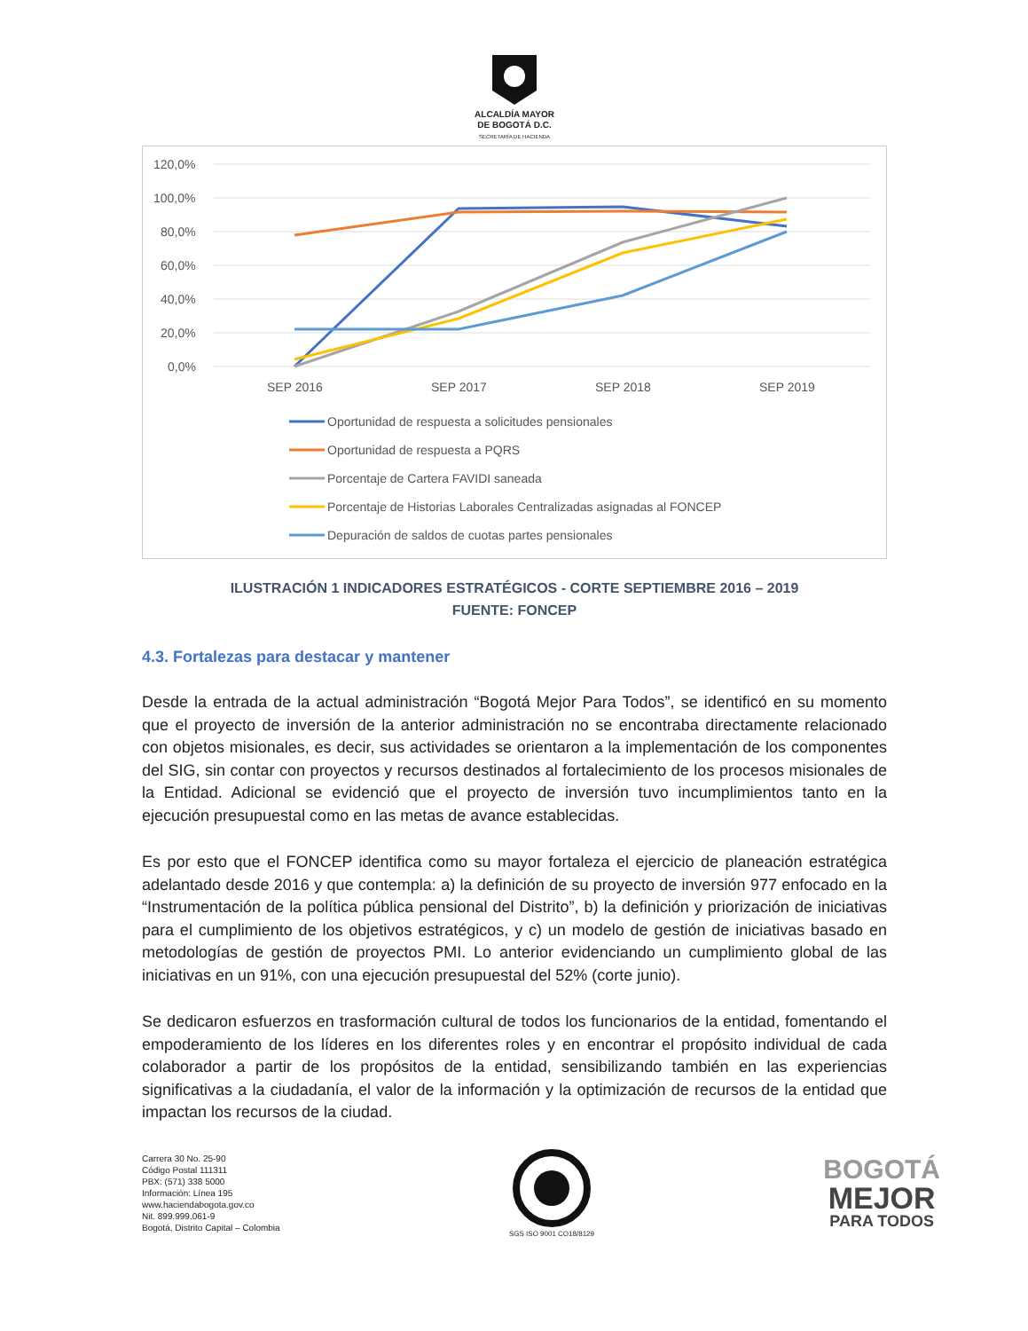ALCALDÍA MAYOR
DE BOGOTÁ D.C.
SECRETARÍA DE HACIENDA
120,0%
100,0%
80,0%
60,0%
40,0%
20,0%
0,0%
SEP 2016
SEP 2017
SEP 2018
SEP 2019
Oportunidad de respuesta a solicitudes pensionales
Oportunidad de respuesta a PQRS
Porcentaje de Cartera FAVIDI saneada
Porcentaje de Historias Laborales Centralizadas asignadas al FONCEP
Depuración de saldos de cuotas partes pensionales
ILUSTRACIÓN 1 INDICADORES ESTRATÉGICOS - CORTE SEPTIEMBRE 2016 – 2019
FUENTE: FONCEP
4.3. Fortalezas para destacar y mantener
Desde la entrada de la actual administración “Bogotá Mejor Para Todos”, se identificó en su momento que el proyecto de inversión de la anterior administración no se encontraba directamente relacionado con objetos misionales, es decir, sus actividades se orientaron a la implementación de los componentes del SIG, sin contar con proyectos y recursos destinados al fortalecimiento de los procesos misionales de la Entidad. Adicional se evidenció que el proyecto de inversión tuvo incumplimientos tanto en la ejecución presupuestal como en las metas de avance establecidas.
Es por esto que el FONCEP identifica como su mayor fortaleza el ejercicio de planeación estratégica adelantado desde 2016 y que contempla: a) la definición de su proyecto de inversión 977 enfocado en la “Instrumentación de la política pública pensional del Distrito”, b) la definición y priorización de iniciativas para el cumplimiento de los objetivos estratégicos, y c) un modelo de gestión de iniciativas basado en metodologías de gestión de proyectos PMI. Lo anterior evidenciando un cumplimiento global de las iniciativas en un 91%, con una ejecución presupuestal del 52% (corte junio).
Se dedicaron esfuerzos en trasformación cultural de todos los funcionarios de la entidad, fomentando el empoderamiento de los líderes en los diferentes roles y en encontrar el propósito individual de cada colaborador a partir de los propósitos de la entidad, sensibilizando también en las experiencias significativas a la ciudadanía, el valor de la información y la optimización de recursos de la entidad que impactan los recursos de la ciudad.
Carrera 30 No. 25-90
Código Postal 111311
PBX: (571) 338 5000
Información: Línea 195
www.haciendabogota.gov.co
Nit. 899.999.061-9
Bogotá, Distrito Capital – Colombia
SGS ISO 9001 CO18/8129
BOGOTÁ
MEJOR
PARA TODOS